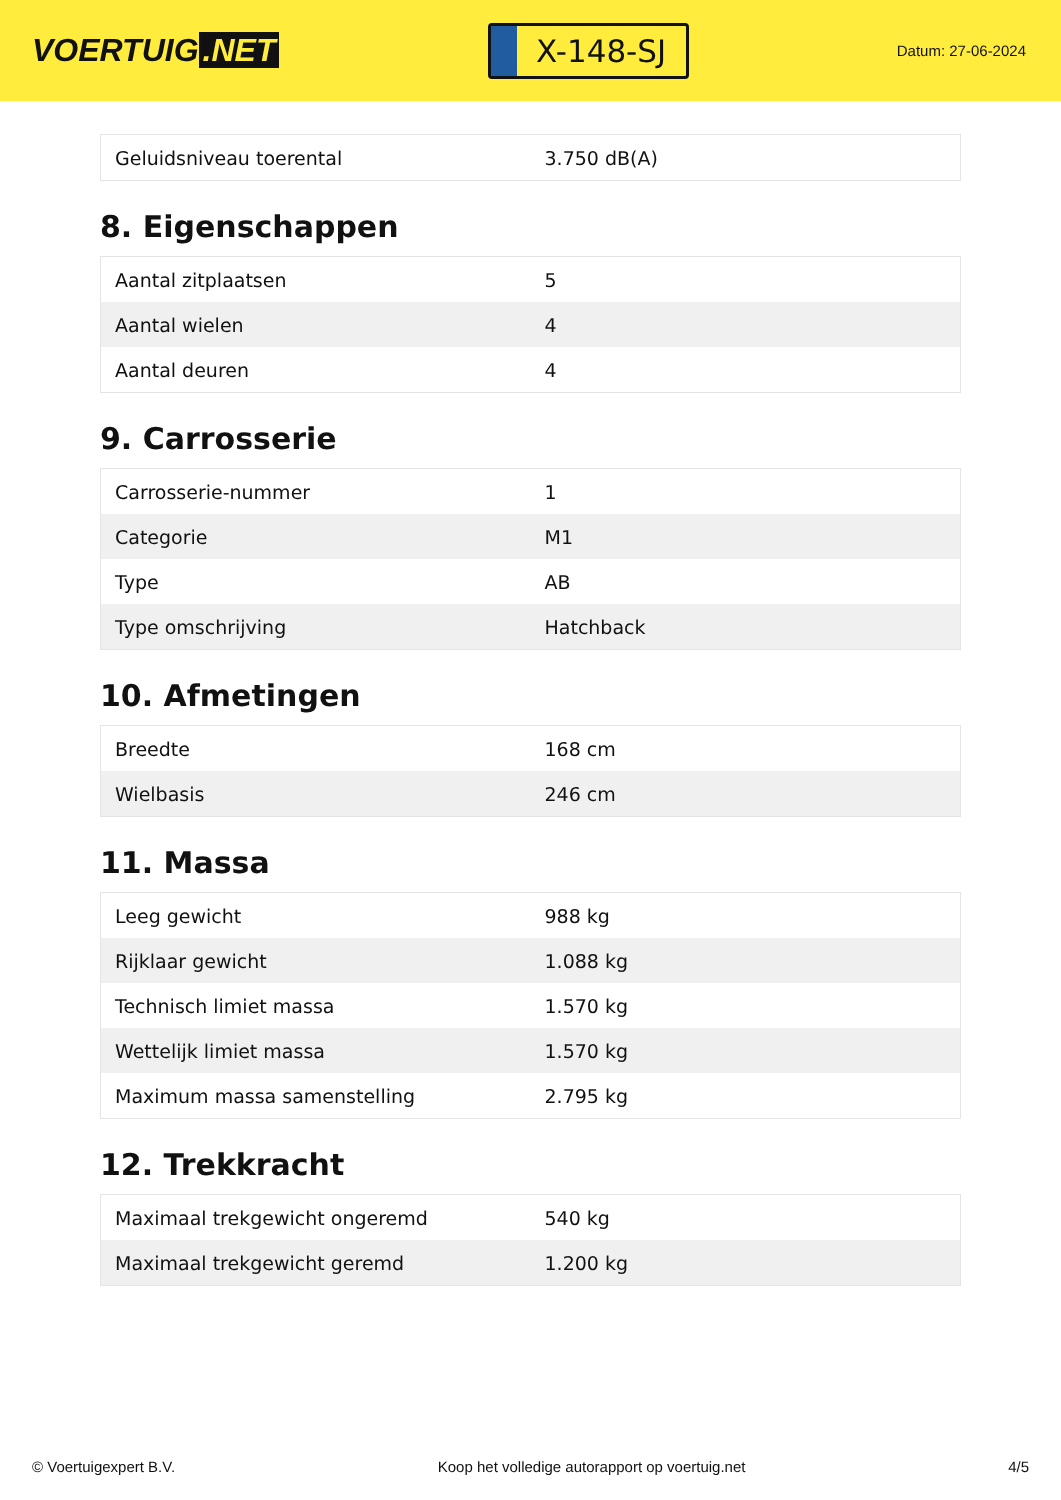VOERTUIG.NET
X-148-SJ
Datum: 27-06-2024
| Geluidsniveau toerental | 3.750 dB(A) |
8. Eigenschappen
| Aantal zitplaatsen | 5 |
| Aantal wielen | 4 |
| Aantal deuren | 4 |
9. Carrosserie
| Carrosserie-nummer | 1 |
| Categorie | M1 |
| Type | AB |
| Type omschrijving | Hatchback |
10. Afmetingen
| Breedte | 168 cm |
| Wielbasis | 246 cm |
11. Massa
| Leeg gewicht | 988 kg |
| Rijklaar gewicht | 1.088 kg |
| Technisch limiet massa | 1.570 kg |
| Wettelijk limiet massa | 1.570 kg |
| Maximum massa samenstelling | 2.795 kg |
12. Trekkracht
| Maximaal trekgewicht ongeremd | 540 kg |
| Maximaal trekgewicht geremd | 1.200 kg |
© Voertuigexpert B.V. Koop het volledige autorapport op voertuig.net 4/5